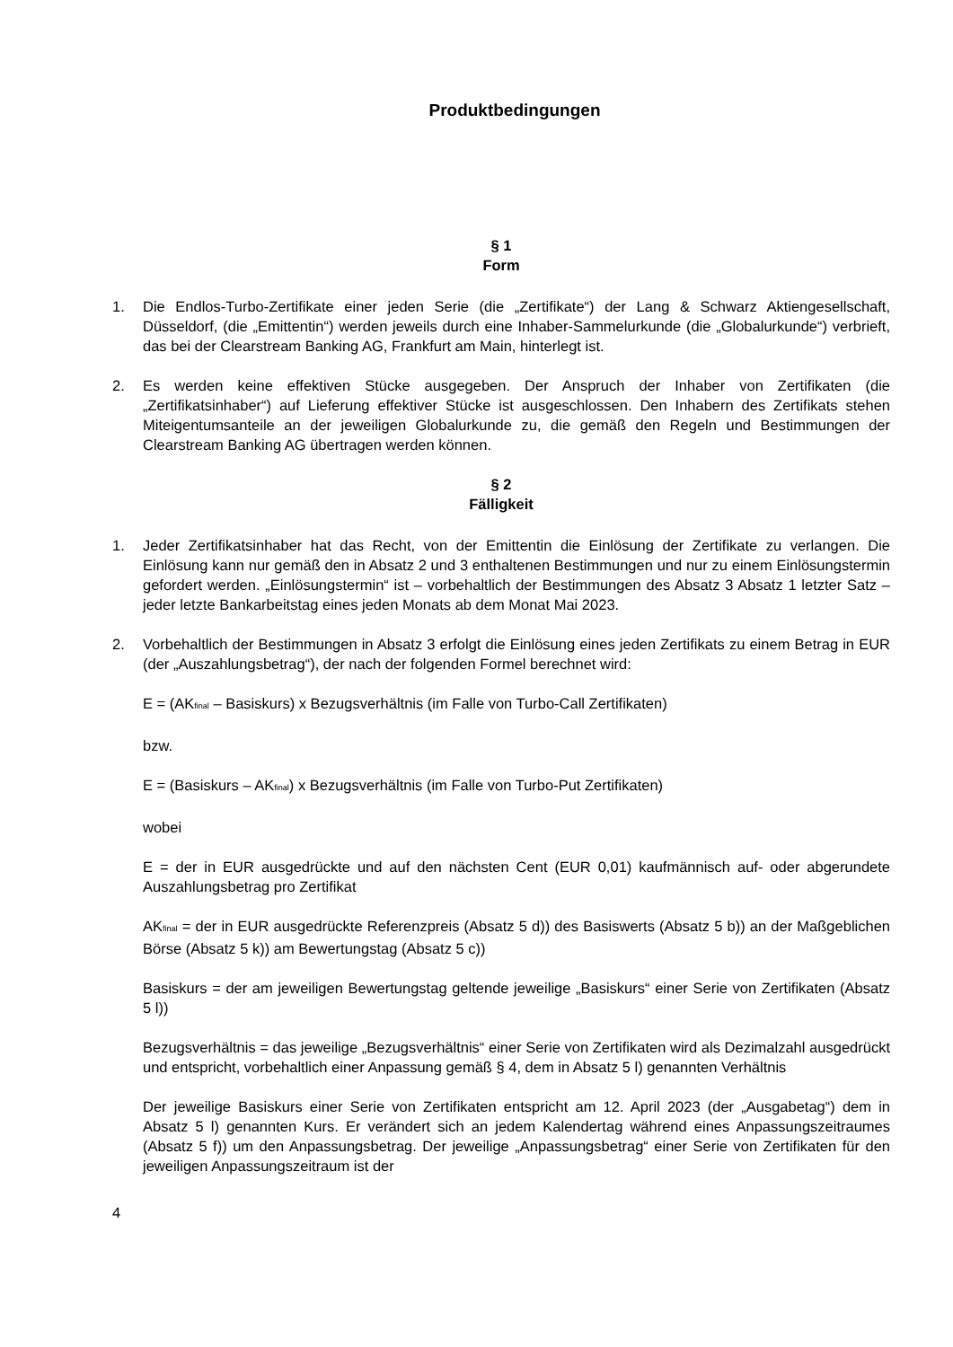Produktbedingungen
§ 1
Form
1. Die Endlos-Turbo-Zertifikate einer jeden Serie (die „Zertifikate“) der Lang & Schwarz Aktiengesellschaft, Düsseldorf, (die „Emittentin“) werden jeweils durch eine Inhaber-Sammelurkunde (die „Globalurkunde“) verbrieft, das bei der Clearstream Banking AG, Frankfurt am Main, hinterlegt ist.
2. Es werden keine effektiven Stücke ausgegeben. Der Anspruch der Inhaber von Zertifikaten (die „Zertifikatsinhaber“) auf Lieferung effektiver Stücke ist ausgeschlossen. Den Inhabern des Zertifikats stehen Miteigentumsanteile an der jeweiligen Globalurkunde zu, die gemäß den Regeln und Bestimmungen der Clearstream Banking AG übertragen werden können.
§ 2
Fälligkeit
1. Jeder Zertifikatsinhaber hat das Recht, von der Emittentin die Einlösung der Zertifikate zu verlangen. Die Einlösung kann nur gemäß den in Absatz 2 und 3 enthaltenen Bestimmungen und nur zu einem Einlösungstermin gefordert werden. „Einlösungstermin“ ist – vorbehaltlich der Bestimmungen des Absatz 3 Absatz 1 letzter Satz – jeder letzte Bankarbeitstag eines jeden Monats ab dem Monat Mai 2023.
2. Vorbehaltlich der Bestimmungen in Absatz 3 erfolgt die Einlösung eines jeden Zertifikats zu einem Betrag in EUR (der „Auszahlungsbetrag“), der nach der folgenden Formel berechnet wird:
E = (AK<sub>final</sub> – Basiskurs) x Bezugsverhältnis (im Falle von Turbo-Call Zertifikaten)
bzw.
E = (Basiskurs – AK<sub>final</sub>) x Bezugsverhältnis (im Falle von Turbo-Put Zertifikaten)
wobei
E = der in EUR ausgedrückte und auf den nächsten Cent (EUR 0,01) kaufmännisch auf- oder abgerundete Auszahlungsbetrag pro Zertifikat
AK<sub>final</sub> = der in EUR ausgedrückte Referenzpreis (Absatz 5 d)) des Basiswerts (Absatz 5 b)) an der Maßgeblichen Börse (Absatz 5 k)) am Bewertungstag (Absatz 5 c))
Basiskurs = der am jeweiligen Bewertungstag geltende jeweilige „Basiskurs“ einer Serie von Zertifikaten (Absatz 5 l))
Bezugsverhältnis = das jeweilige „Bezugsverhältnis“ einer Serie von Zertifikaten wird als Dezimalzahl ausgedrückt und entspricht, vorbehaltlich einer Anpassung gemäß § 4, dem in Absatz 5 l) genannten Verhältnis
Der jeweilige Basiskurs einer Serie von Zertifikaten entspricht am 12. April 2023 (der „Ausgabetag“) dem in Absatz 5 l) genannten Kurs. Er verändert sich an jedem Kalendertag während eines Anpassungszeitraumes (Absatz 5 f)) um den Anpassungsbetrag. Der jeweilige „Anpassungsbetrag“ einer Serie von Zertifikaten für den jeweiligen Anpassungszeitraum ist der
4